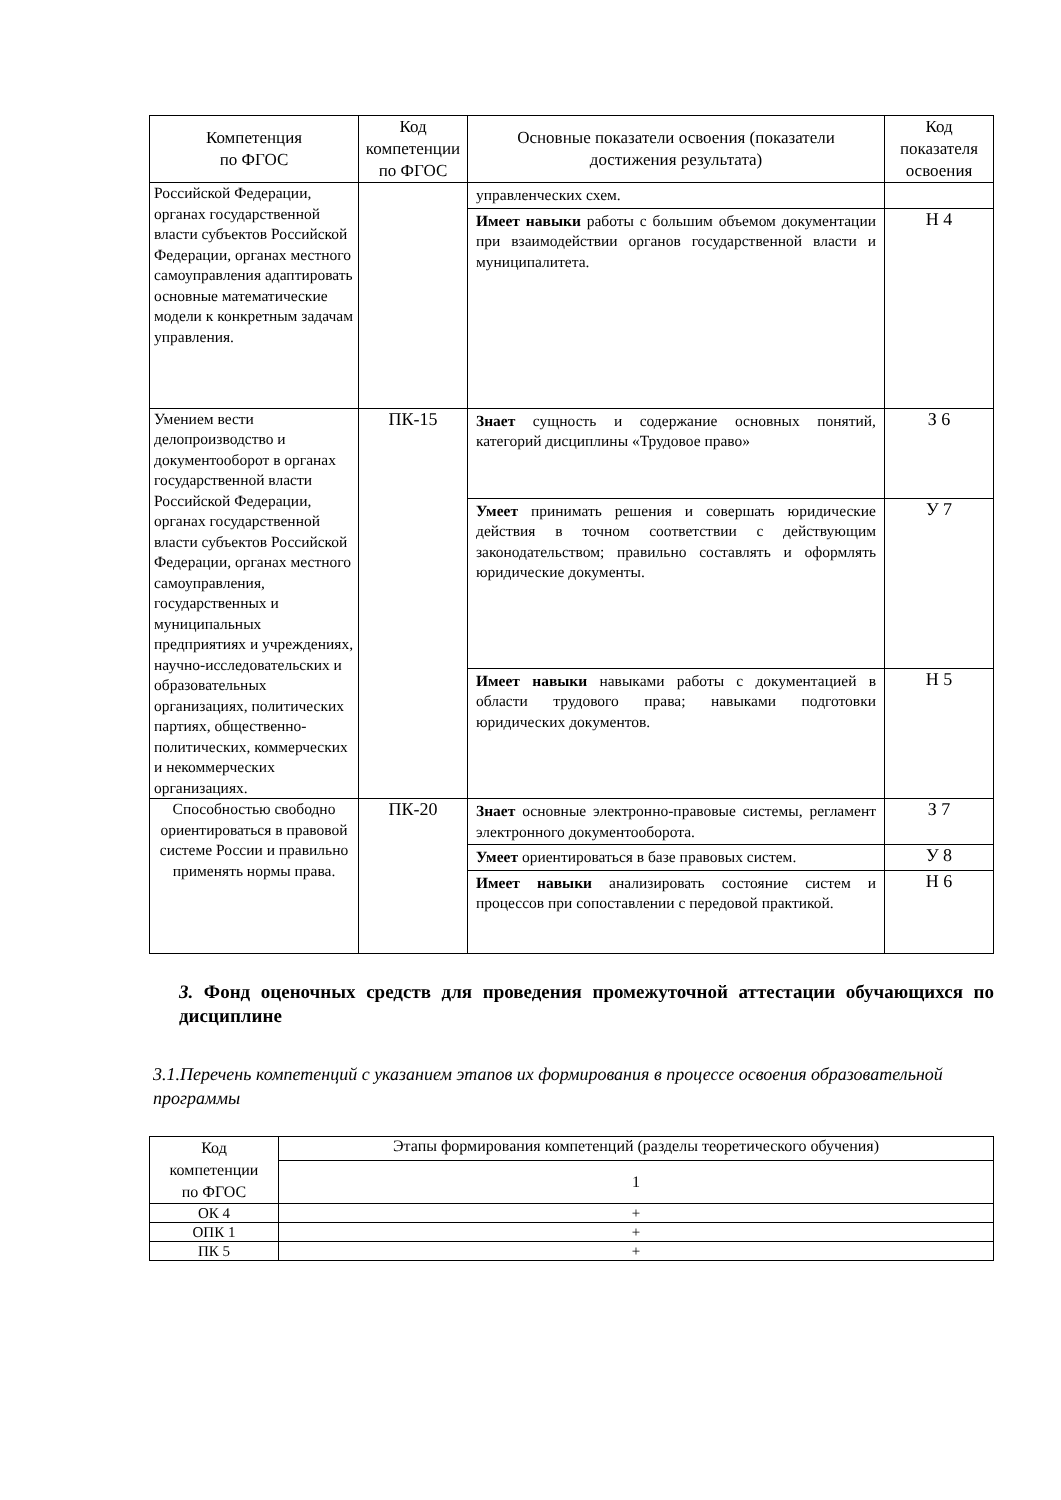| Компетенция по ФГОС | Код компетенции по ФГОС | Основные показатели освоения (показатели достижения результата) | Код показателя освоения |
| --- | --- | --- | --- |
| Российской Федерации, органах государственной власти субъектов Российской Федерации, органах местного самоуправления адаптировать основные математические модели к конкретным задачам управления. | | управленческих схем. | |
| | | Имеет навыки работы с большим объемом документации при взаимодействии органов государственной власти и муниципалитета. | Н 4 |
| Умением вести делопроизводство и документооборот в органах государственной власти Российской Федерации, органах государственной власти субъектов Российской Федерации, органах местного самоуправления, государственных и муниципальных предприятиях и учреждениях, научно-исследовательских и образовательных организациях, политических партиях, общественно-политических, коммерческих и некоммерческих организациях. | ПК-15 | Знает сущность и содержание основных понятий, категорий дисциплины «Трудовое право» | З 6 |
| | | Умеет принимать решения и совершать юридические действия в точном соответствии с действующим законодательством; правильно составлять и оформлять юридические документы. | У 7 |
| | | Имеет навыки навыками работы с документацией в области трудового права; навыками подготовки юридических документов. | Н 5 |
| Способностью свободно ориентироваться в правовой системе России и правильно применять нормы права. | ПК-20 | Знает основные электронно-правовые системы, регламент электронного документооборота. | З 7 |
| | | Умеет ориентироваться в базе правовых систем. | У 8 |
| | | Имеет навыки анализировать состояние систем и процессов при сопоставлении с передовой практикой. | Н 6 |
3. Фонд оценочных средств для проведения промежуточной аттестации обучающихся по дисциплине
3.1.Перечень компетенций с указанием этапов их формирования в процессе освоения образовательной программы
| Код компетенции по ФГОС | Этапы формирования компетенций (разделы теоретического обучения) |
| | 1 |
| ОК 4 | + |
| ОПК 1 | + |
| ПК 5 | + |